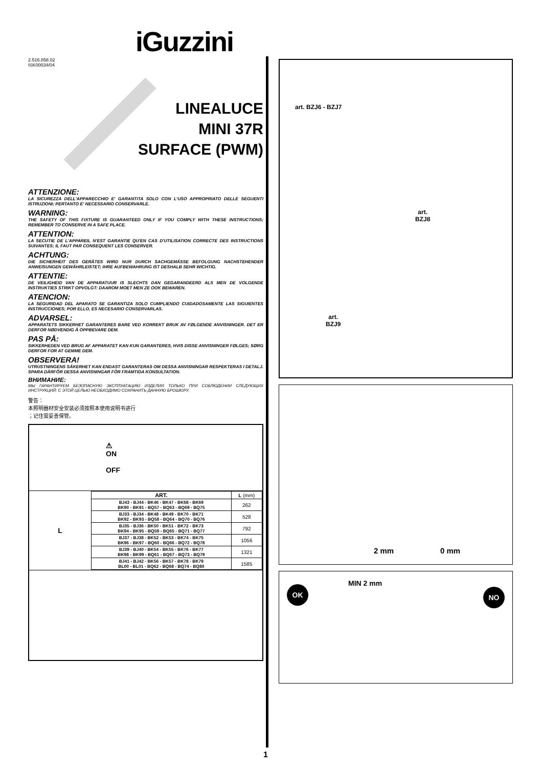iGuzzini
2.516.858.02
ISK00034/04
LINEALUCE
MINI 37R
SURFACE (PWM)
ATTENZIONE:
LA SICUREZZA DELL'APPARECCHIO E' GARANTITA SOLO CON L'USO APPROPRIATO DELLE SEGUENTI ISTRUZIONI; PERTANTO E' NECESSARIO CONSERVARLE.
WARNING:
THE SAFETY OF THIS FIXTURE IS GUARANTEED ONLY IF YOU COMPLY WITH THESE INSTRUCTIONS; REMEMBER TO CONSERVE IN A SAFE PLACE.
ATTENTION:
LA SECUTIE DE L'APPAREIL N'EST GARANTIE QU'EN CAS D'UTILISATION CORRECTE DES INSTRUCTIONS SUIVANTES; IL FAUT PAR CONSEQUENT LES CONSERVER.
ACHTUNG:
DIE SICHERHEIT DES GERÄTES WIRD NUR DURCH SACHGEMÄSSE BEFOLGUNG NACHSTEHENDER ANWEISUNGEN GEWÄHRLEISTET; IHRE AUFBEWAHRUNG IST DESHALB SEHR WICHTIG.
ATTENTIE:
DE VEILIGHEID VAN DE APPARATUUR IS SLECHTS DAN GEGARANDEERD ALS MEN DE VOLGENDE INSTRUKTIES STRIKT OPVOLGT: DAAROM MOET MEN ZE OOK BEWAREN.
ATENCION:
LA SEGURIDAD DEL APARATO SE GARANTIZA SOLO CUMPLIENDO CUIDADOSAMENTE LAS SIGUIENTES INSTRUCCIONES; POR ELLO, ES NECESARIO CONSERVARLAS.
ADVARSEL:
APPARATETS SIKKERHET GARANTERES BARE VED KORREKT BRUK AV FØLGENDE ANVISNINGER. DET ER DERFOR NØDVENDIG Å OPPBEVARE DEM.
PAS PÅ:
SIKKERHEDEN VED BRUG AF APPARATET KAN KUN GARANTERES, HVIS DISSE ANVISNINGER FØLGES; SØRG DERFOR FOR AT GEMME DEM.
OBSERVERA!
UTRUSTNINGENS SÄKERHET KAN ENDAST GARANTERAS OM DESSA ANVISNINGAR RESPEKTERAS I DETALJ. SPARA DÄRFÖR DESSA ANVISNINGAR FÖR FRAMTIDA KONSULTATION.
ВНИМАНИЕ:
МЫ ГАРАНТИРУЕМ БЕЗОПАСНУЮ ЭКСПЛУАТАЦИЮ ИЗДЕЛИЯ ТОЛЬКО ПРИ СОБЛЮДЕНИИ СЛЕДУЮЩИХ ИНСТРУКЦИЙ; С ЭТОЙ ЦЕЛЬЮ НЕОБХОДИМО СОХРАНИТЬ ДАННУЮ БРОШЮРУ.
警告：
本照明器材安全安装必须按照本使用说明书进行
；记住需妥善保管。
⚠
ON
OFF
L
| ART. | L (mm) |
| --- | --- |
| BJ43 - BJ44 - BK46 - BK47 - BK68 - BK69 BK90 - BK91 - BQ57 - BQ63 - BQ69 - BQ75 | 262 |
| BJ33 - BJ34 - BK48 - BK49 - BK70 - BK71 BK92 - BK93 - BQ58 - BQ64 - BQ70 - BQ76 | 528 |
| BJ35 - BJ36 - BK50 - BK51 - BK72 - BK73 BK94 - BK95 - BQ59 - BQ65 - BQ71 - BQ77 | 792 |
| BJ37 - BJ38 - BK52 - BK53 - BK74 - BK75 BK96 - BK97 - BQ60 - BQ66 - BQ72 - BQ78 | 1056 |
| BJ39 - BJ40 - BK54 - BK55 - BK76 - BK77 BK98 - BK99 - BQ61 - BQ67 - BQ73 - BQ79 | 1321 |
| BJ41 - BJ42 - BK56 - BK57 - BK78 - BK79 BL00 - BL01 - BQ62 - BQ68 - BQ74 - BQ80 | 1585 |
1
art. BZJ6 - BZJ7
art.
BZJ8
art.
BZJ9
2 mm 0 mm
OK
MIN 2 mm
NO